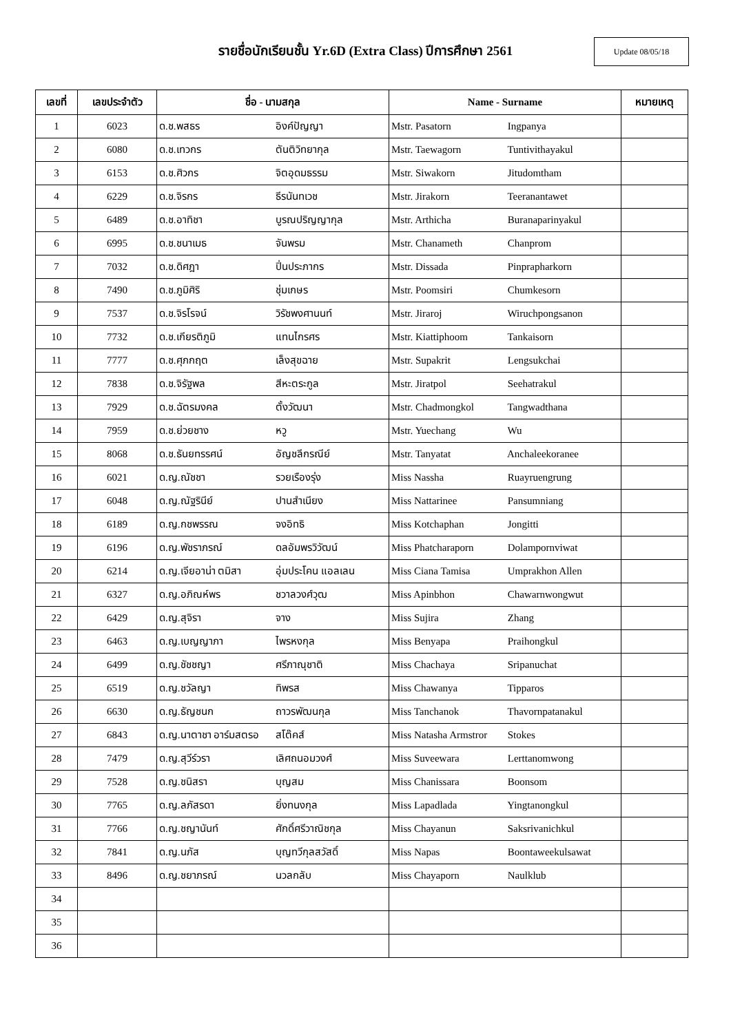รายชื่อนักเรียนชั้น Yr.6D (Extra Class) ปีการศึกษา 2561
Update 08/05/18
| เลขที่ | เลขประจำตัว | ชื่อ - นามสกุล | Name - Surname | หมายเหตุ |
| --- | --- | --- | --- | --- |
| 1 | 6023 | ด.ช.พสธร อิงค์ปัญญา | Mstr. Pasatorn Ingpanya | |
| 2 | 6080 | ด.ช.เทวกร ตันติวิทยากุล | Mstr. Taewagorn Tuntivithayakul | |
| 3 | 6153 | ด.ช.ศิวกร จิตอุดมธรรม | Mstr. Siwakorn Jitudomtham | |
| 4 | 6229 | ด.ช.จิรกร ธีรนันทเวช | Mstr. Jirakorn Teeranantawet | |
| 5 | 6489 | ด.ช.อาทิชา บูรณปริญญากุล | Mstr. Arthicha Buranaparinyakul | |
| 6 | 6995 | ด.ช.ชนาเมธ จันพรม | Mstr. Chanameth Chanprom | |
| 7 | 7032 | ด.ช.ดิศฎา ปิ่นประภากร | Mstr. Dissada Pinprapharkorn | |
| 8 | 7490 | ด.ช.ภูมิศิริ ชุ่มเกษร | Mstr. Poomsiri Chumkesorn | |
| 9 | 7537 | ด.ช.จิรโรจน์ วิรัชพงศานนท์ | Mstr. Jiraroj Wiruchpongsanon | |
| 10 | 7732 | ด.ช.เกียรติภูมิ แทนไกรศร | Mstr. Kiattiphoom Tankaisorn | |
| 11 | 7777 | ด.ช.ศุภกฤต เล็งสุขฉาย | Mstr. Supakrit Lengsukchai | |
| 12 | 7838 | ด.ช.จิรัฐพล สีหะตระกูล | Mstr. Jiratpol Seehatrakul | |
| 13 | 7929 | ด.ช.ฉัตรมงคล ตั้งวัฒนา | Mstr. Chadmongkol Tangwadthana | |
| 14 | 7959 | ด.ช.ย่วยชาง หวู | Mstr. Yuechang Wu | |
| 15 | 8068 | ด.ช.ธันยทรรศน์ อัญชลีกรณีย์ | Mstr. Tanyatat Anchaleekoranee | |
| 16 | 6021 | ด.ญ.ณัชชา รวยเรืองรุ่ง | Miss Nassha Ruayruengrung | |
| 17 | 6048 | ด.ญ.ณัฐรินีย์ ปานสำเนียง | Miss Nattarinee Pansumniang | |
| 18 | 6189 | ด.ญ.กชพรรณ จงอิทธิ | Miss Kotchaphan Jongitti | |
| 19 | 6196 | ด.ญ.พัชราภรณ์ ดลอัมพรวิวัฒน์ | Miss Phatcharaporn Dolampornviwat | |
| 20 | 6214 | ด.ญ.เจียอาน่า ตมิสา อุ่มประโคน แอลเลน | Miss Ciana Tamisa Umprakhon Allen | |
| 21 | 6327 | ด.ญ.อภิณห์พร ชวาลวงศ์วุฒ | Miss Apinbhon Chawarnwongwut | |
| 22 | 6429 | ด.ญ.สุจิรา จาง | Miss Sujira Zhang | |
| 23 | 6463 | ด.ญ.เบญญาภา ไพรหงกุล | Miss Benyapa Praihongkul | |
| 24 | 6499 | ด.ญ.ชัชชญา ศรีภาณุชาติ | Miss Chachaya Sripanuchat | |
| 25 | 6519 | ด.ญ.ชวัลญา ทิพรส | Miss Chawanya Tipparos | |
| 26 | 6630 | ด.ญ.ธัญชนก ถาวรพัฒนกุล | Miss Tanchanok Thavornpatanakul | |
| 27 | 6843 | ด.ญ.นาตาชา อาร์มสตรอ สโต๊คส์ | Miss Natasha Armstror Stokes | |
| 28 | 7479 | ด.ญ.สุวีร์วรา เลิศถนอมวงศ์ | Miss Suveewara Lerttanomwong | |
| 29 | 7528 | ด.ญ.ชนิสรา บุญสม | Miss Chanissara Boonsom | |
| 30 | 7765 | ด.ญ.ลภัสรดา ยิ่งทนงกุล | Miss Lapadlada Yingtanongkul | |
| 31 | 7766 | ด.ญ.ชญานันท์ ศักดิ์ศรีวาณิชกุล | Miss Chayanun Saksrivanichkul | |
| 32 | 7841 | ด.ญ.นภัส บุญทวีกุลสวัสดิ์ | Miss Napas Boontaweekulsawat | |
| 33 | 8496 | ด.ญ.ชยาภรณ์ นวลกลับ | Miss Chayaporn Naulklub | |
| 34 | | | | |
| 35 | | | | |
| 36 | | | | |